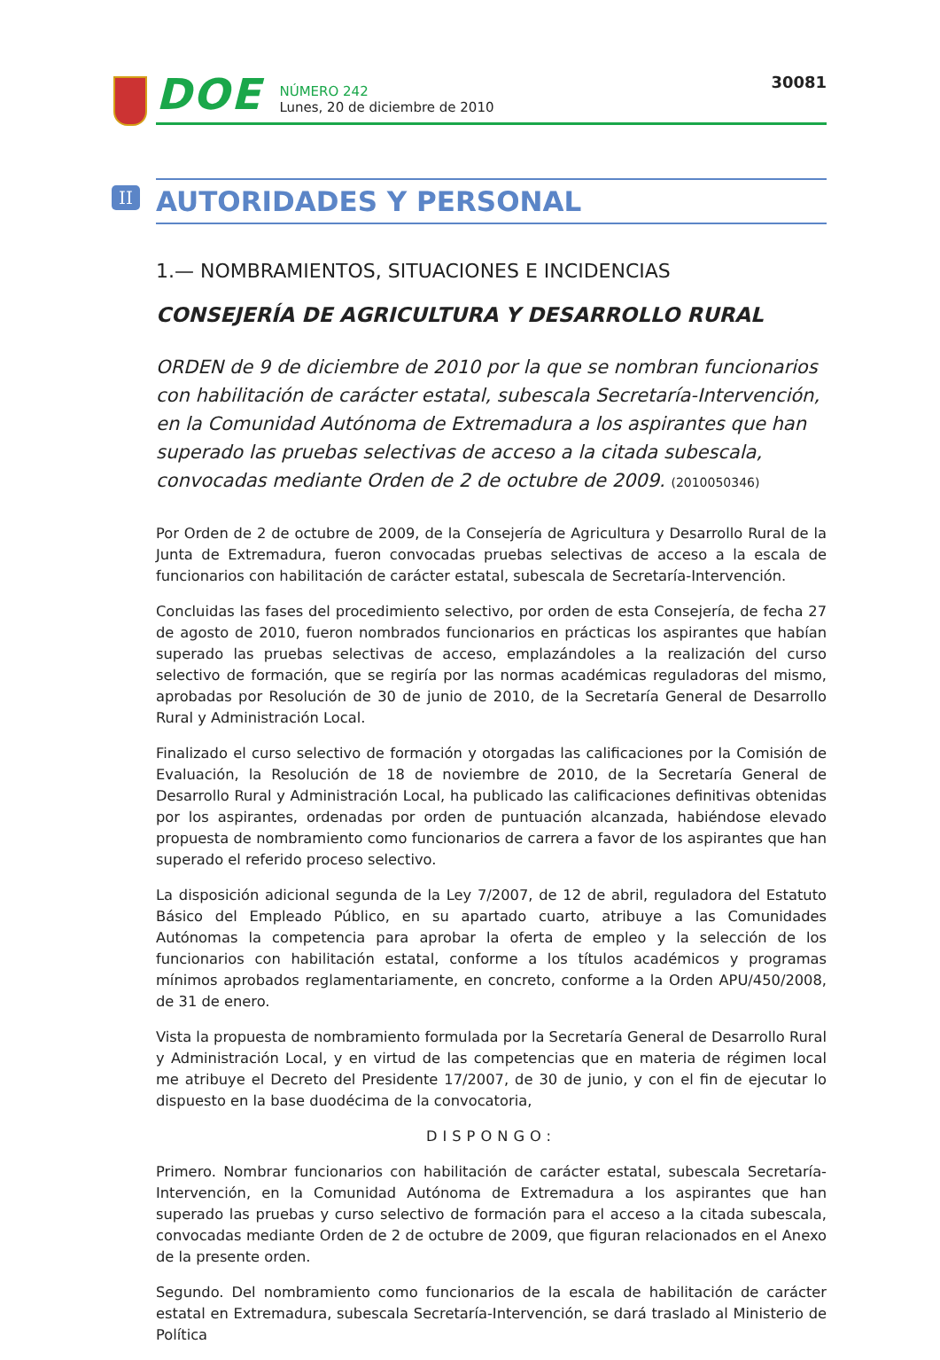DOE
NÚMERO 242
Lunes, 20 de diciembre de 2010
30081
II AUTORIDADES Y PERSONAL
1.— NOMBRAMIENTOS, SITUACIONES E INCIDENCIAS
CONSEJERÍA DE AGRICULTURA Y DESARROLLO RURAL
ORDEN de 9 de diciembre de 2010 por la que se nombran funcionarios con habilitación de carácter estatal, subescala Secretaría-Intervención, en la Comunidad Autónoma de Extremadura a los aspirantes que han superado las pruebas selectivas de acceso a la citada subescala, convocadas mediante Orden de 2 de octubre de 2009. (2010050346)
Por Orden de 2 de octubre de 2009, de la Consejería de Agricultura y Desarrollo Rural de la Junta de Extremadura, fueron convocadas pruebas selectivas de acceso a la escala de funcionarios con habilitación de carácter estatal, subescala de Secretaría-Intervención.
Concluidas las fases del procedimiento selectivo, por orden de esta Consejería, de fecha 27 de agosto de 2010, fueron nombrados funcionarios en prácticas los aspirantes que habían superado las pruebas selectivas de acceso, emplazándoles a la realización del curso selectivo de formación, que se regiría por las normas académicas reguladoras del mismo, aprobadas por Resolución de 30 de junio de 2010, de la Secretaría General de Desarrollo Rural y Administración Local.
Finalizado el curso selectivo de formación y otorgadas las calificaciones por la Comisión de Evaluación, la Resolución de 18 de noviembre de 2010, de la Secretaría General de Desarrollo Rural y Administración Local, ha publicado las calificaciones definitivas obtenidas por los aspirantes, ordenadas por orden de puntuación alcanzada, habiéndose elevado propuesta de nombramiento como funcionarios de carrera a favor de los aspirantes que han superado el referido proceso selectivo.
La disposición adicional segunda de la Ley 7/2007, de 12 de abril, reguladora del Estatuto Básico del Empleado Público, en su apartado cuarto, atribuye a las Comunidades Autónomas la competencia para aprobar la oferta de empleo y la selección de los funcionarios con habilitación estatal, conforme a los títulos académicos y programas mínimos aprobados reglamentariamente, en concreto, conforme a la Orden APU/450/2008, de 31 de enero.
Vista la propuesta de nombramiento formulada por la Secretaría General de Desarrollo Rural y Administración Local, y en virtud de las competencias que en materia de régimen local me atribuye el Decreto del Presidente 17/2007, de 30 de junio, y con el fin de ejecutar lo dispuesto en la base duodécima de la convocatoria,
DISPONGO:
Primero. Nombrar funcionarios con habilitación de carácter estatal, subescala Secretaría-Intervención, en la Comunidad Autónoma de Extremadura a los aspirantes que han superado las pruebas y curso selectivo de formación para el acceso a la citada subescala, convocadas mediante Orden de 2 de octubre de 2009, que figuran relacionados en el Anexo de la presente orden.
Segundo. Del nombramiento como funcionarios de la escala de habilitación de carácter estatal en Extremadura, subescala Secretaría-Intervención, se dará traslado al Ministerio de Política